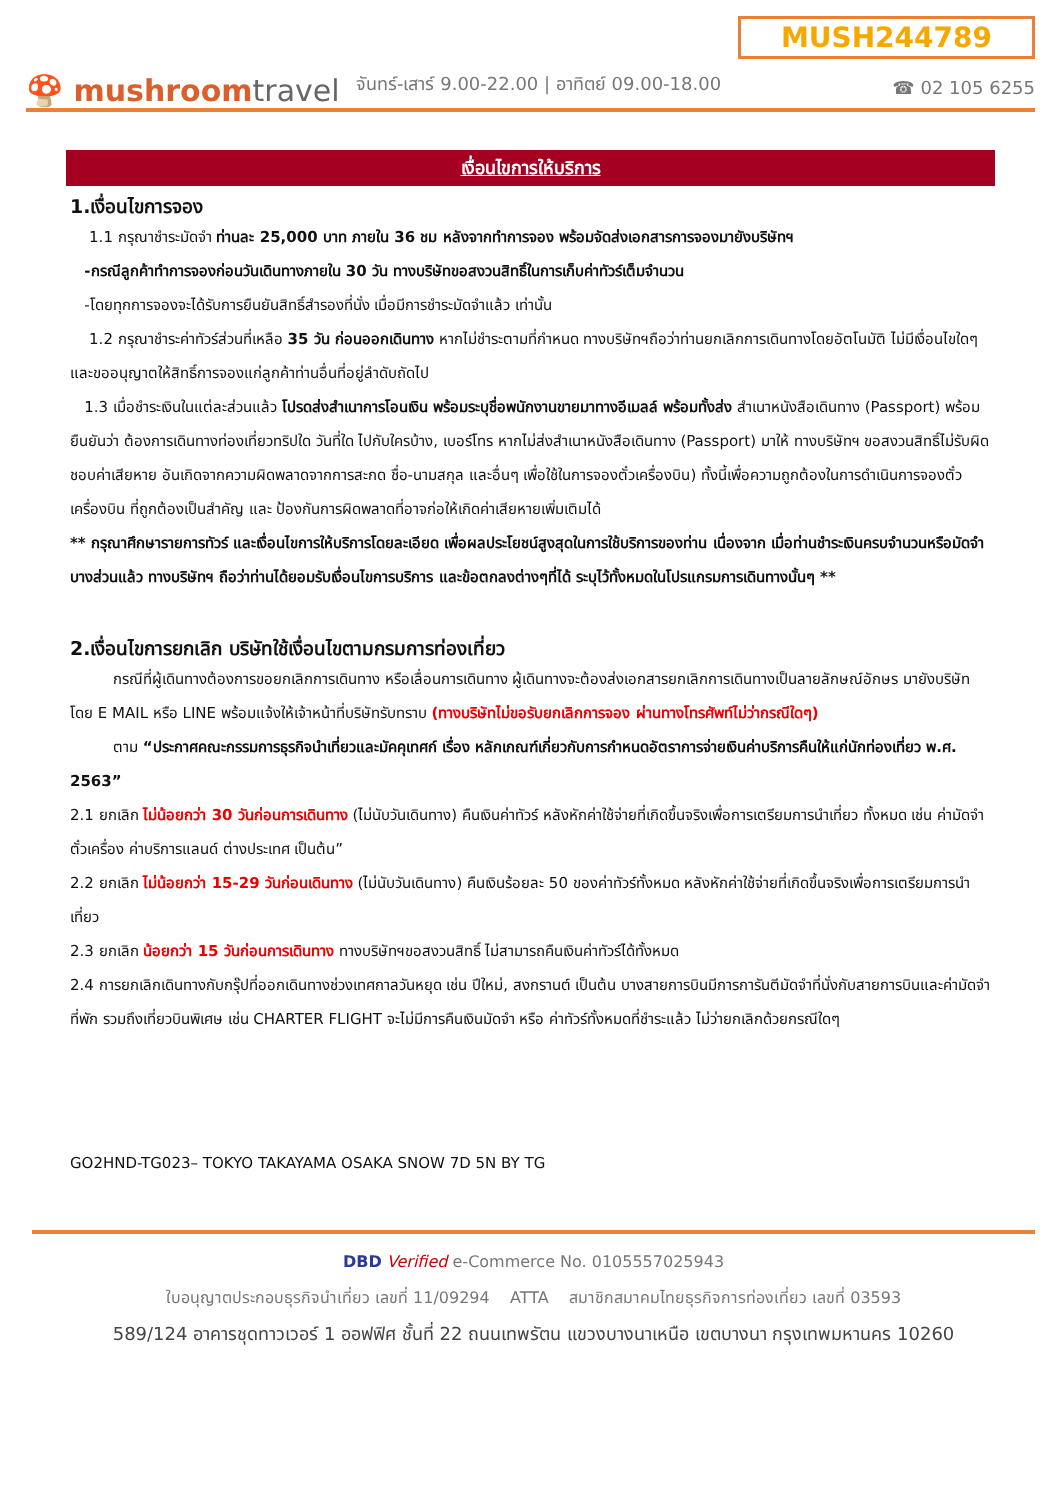🍄 mushroomtravel
จันทร์-เสาร์ 9.00-22.00 | อาทิตย์ 09.00-18.00
MUSH244789
☎ 02 105 6255
เงื่อนไขการให้บริการ
1.เงื่อนไขการจอง
1.1 กรุณาชำระมัดจำ ท่านละ 25,000 บาท ภายใน 36 ชม หลังจากทำการจอง พร้อมจัดส่งเอกสารการจองมายังบริษัทฯ
-กรณีลูกค้าทำการจองก่อนวันเดินทางภายใน 30 วัน ทางบริษัทขอสงวนสิทธิ์ในการเก็บค่าทัวร์เต็มจำนวน
-โดยทุกการจองจะได้รับการยืนยันสิทธิ์สำรองที่นั่ง เมื่อมีการชำระมัดจำแล้ว เท่านั้น
1.2 กรุณาชำระค่าทัวร์ส่วนที่เหลือ 35 วัน ก่อนออกเดินทาง หากไม่ชำระตามที่กำหนด ทางบริษัทฯถือว่าท่านยกเลิกการเดินทางโดยอัตโนมัติ ไม่มีเงื่อนไขใดๆ และขออนุญาตให้สิทธิ์การจองแก่ลูกค้าท่านอื่นที่อยู่ลำดับถัดไป
1.3 เมื่อชำระเงินในแต่ละส่วนแล้ว โปรดส่งสำเนาการโอนเงิน พร้อมระบุชื่อพนักงานขายมาทางอีเมลล์ พร้อมทั้งส่ง สำเนาหนังสือเดินทาง (Passport) พร้อมยืนยันว่า ต้องการเดินทางท่องเที่ยวทริปใด วันที่ใด ไปกับใครบ้าง, เบอร์โทร หากไม่ส่งสำเนาหนังสือเดินทาง (Passport) มาให้ ทางบริษัทฯ ขอสงวนสิทธิ์ไม่รับผิดชอบค่าเสียหาย อันเกิดจากความผิดพลาดจากการสะกด ชื่อ-นามสกุล และอื่นๆ เพื่อใช้ในการจองตั๋วเครื่องบิน) ทั้งนี้เพื่อความถูกต้องในการดำเนินการจองตั๋วเครื่องบิน ที่ถูกต้องเป็นสำคัญ และ ป้องกันการผิดพลาดที่อาจก่อให้เกิดค่าเสียหายเพิ่มเติมได้
** กรุณาศึกษารายการทัวร์ และเงื่อนไขการให้บริการโดยละเอียด เพื่อผลประโยชน์สูงสุดในการใช้บริการของท่าน เนื่องจาก เมื่อท่านชำระเงินครบจำนวนหรือมัดจำบางส่วนแล้ว ทางบริษัทฯ ถือว่าท่านได้ยอมรับเงื่อนไขการบริการ และข้อตกลงต่างๆที่ได้ ระบุไว้ทั้งหมดในโปรแกรมการเดินทางนั้นๆ **
2.เงื่อนไขการยกเลิก บริษัทใช้เงื่อนไขตามกรมการท่องเที่ยว
กรณีที่ผู้เดินทางต้องการขอยกเลิกการเดินทาง หรือเลื่อนการเดินทาง ผู้เดินทางจะต้องส่งเอกสารยกเลิกการเดินทางเป็นลายลักษณ์อักษร มายังบริษัท โดย E MAIL หรือ LINE พร้อมแจ้งให้เจ้าหน้าที่บริษัทรับทราบ (ทางบริษัทไม่ขอรับยกเลิกการจอง ผ่านทางโทรศัพท์ไม่ว่ากรณีใดๆ)
ตาม “ประกาศคณะกรรมการธุรกิจนำเที่ยวและมัคคุเทศก์ เรื่อง หลักเกณฑ์เกี่ยวกับการกำหนดอัตราการจ่ายเงินค่าบริการคืนให้แก่นักท่องเที่ยว พ.ศ. 2563”
2.1 ยกเลิก ไม่น้อยกว่า 30 วันก่อนการเดินทาง (ไม่นับวันเดินทาง) คืนเงินค่าทัวร์ หลังหักค่าใช้จ่ายที่เกิดขึ้นจริงเพื่อการเตรียมการนำเที่ยว ทั้งหมด เช่น ค่ามัดจำตั๋วเครื่อง ค่าบริการแลนด์ ต่างประเทศ เป็นต้น”
2.2 ยกเลิก ไม่น้อยกว่า 15-29 วันก่อนเดินทาง (ไม่นับวันเดินทาง) คืนเงินร้อยละ 50 ของค่าทัวร์ทั้งหมด หลังหักค่าใช้จ่ายที่เกิดขึ้นจริงเพื่อการเตรียมการนำเที่ยว
2.3 ยกเลิก น้อยกว่า 15 วันก่อนการเดินทาง ทางบริษัทฯขอสงวนสิทธิ์ ไม่สามารถคืนเงินค่าทัวร์ได้ทั้งหมด
2.4 การยกเลิกเดินทางกับกรุ๊ปที่ออกเดินทางช่วงเทศกาลวันหยุด เช่น ปีใหม่, สงกรานต์ เป็นต้น บางสายการบินมีการการันตีมัดจำที่นั่งกับสายการบินและค่ามัดจำที่พัก รวมถึงเที่ยวบินพิเศษ เช่น CHARTER FLIGHT จะไม่มีการคืนเงินมัดจำ หรือ ค่าทัวร์ทั้งหมดที่ชำระแล้ว ไม่ว่ายกเลิกด้วยกรณีใดๆ
GO2HND-TG023– TOKYO TAKAYAMA OSAKA SNOW 7D 5N BY TG
DBD Verified e-Commerce No. 0105557025943
ใบอนุญาตประกอบธุรกิจนำเที่ยว เลขที่ 11/09294 ATTA สมาชิกสมาคมไทยธุรกิจการท่องเที่ยว เลขที่ 03593
589/124 อาคารชุดทาวเวอร์ 1 ออฟฟิศ ชั้นที่ 22 ถนนเทพรัตน แขวงบางนาเหนือ เขตบางนา กรุงเทพมหานคร 10260